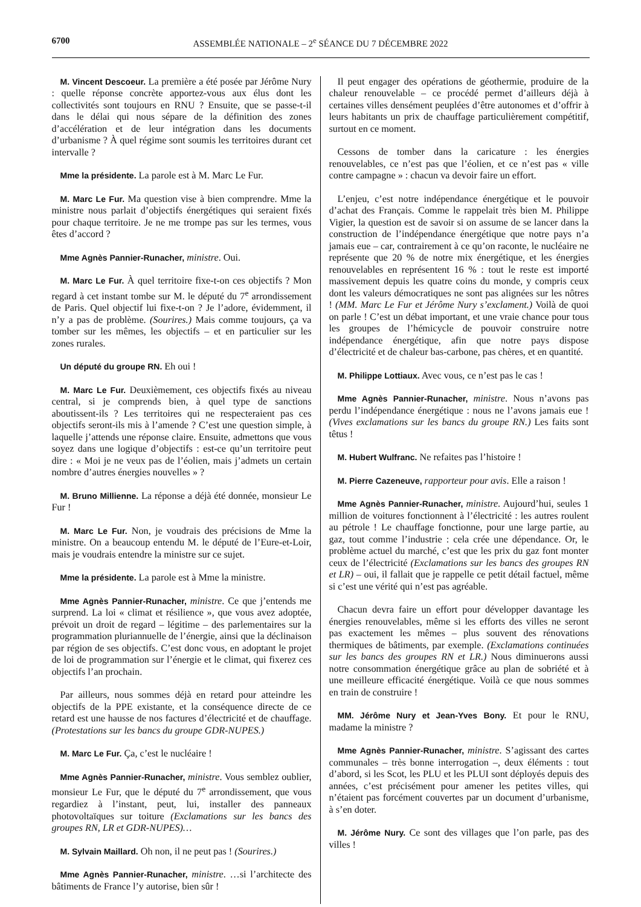6700 ASSEMBLÉE NATIONALE – 2<sup>e</sup> SÉANCE DU 7 DÉCEMBRE 2022
M. Vincent Descoeur. La première a été posée par Jérôme Nury : quelle réponse concrète apportez-vous aux élus dont les collectivités sont toujours en RNU ? Ensuite, que se passe-t-il dans le délai qui nous sépare de la définition des zones d’accélération et de leur intégration dans les documents d’urbanisme ? À quel régime sont soumis les territoires durant cet intervalle ?
Mme la présidente. La parole est à M. Marc Le Fur.
M. Marc Le Fur. Ma question vise à bien comprendre. Mme la ministre nous parlait d’objectifs énergétiques qui seraient fixés pour chaque territoire. Je ne me trompe pas sur les termes, vous êtes d’accord ?
Mme Agnès Pannier-Runacher, ministre. Oui.
M. Marc Le Fur. À quel territoire fixe-t-on ces objectifs ? Mon regard à cet instant tombe sur M. le député du 7<sup>e</sup> arrondissement de Paris. Quel objectif lui fixe-t-on ? Je l’adore, évidemment, il n’y a pas de problème. (Sourires.) Mais comme toujours, ça va tomber sur les mêmes, les objectifs – et en particulier sur les zones rurales.
Un député du groupe RN. Eh oui !
M. Marc Le Fur. Deuxièmement, ces objectifs fixés au niveau central, si je comprends bien, à quel type de sanctions aboutissent-ils ? Les territoires qui ne respecteraient pas ces objectifs seront-ils mis à l’amende ? C’est une question simple, à laquelle j’attends une réponse claire. Ensuite, admettons que vous soyez dans une logique d’objectifs : est-ce qu’un territoire peut dire : « Moi je ne veux pas de l’éolien, mais j’admets un certain nombre d’autres énergies nouvelles » ?
M. Bruno Millienne. La réponse a déjà été donnée, monsieur Le Fur !
M. Marc Le Fur. Non, je voudrais des précisions de Mme la ministre. On a beaucoup entendu M. le député de l’Eure-et-Loir, mais je voudrais entendre la ministre sur ce sujet.
Mme la présidente. La parole est à Mme la ministre.
Mme Agnès Pannier-Runacher, ministre. Ce que j’entends me surprend. La loi « climat et résilience », que vous avez adoptée, prévoit un droit de regard – légitime – des parlementaires sur la programmation pluriannuelle de l’énergie, ainsi que la déclinaison par région de ses objectifs. C’est donc vous, en adoptant le projet de loi de programmation sur l’énergie et le climat, qui fixerez ces objectifs l’an prochain.
Par ailleurs, nous sommes déjà en retard pour atteindre les objectifs de la PPE existante, et la conséquence directe de ce retard est une hausse de nos factures d’électricité et de chauffage. (Protestations sur les bancs du groupe GDR-NUPES.)
M. Marc Le Fur. Ça, c’est le nucléaire !
Mme Agnès Pannier-Runacher, ministre. Vous semblez oublier, monsieur Le Fur, que le député du 7<sup>e</sup> arrondissement, que vous regardiez à l’instant, peut, lui, installer des panneaux photovoltaïques sur toiture (Exclamations sur les bancs des groupes RN, LR et GDR-NUPES)…
M. Sylvain Maillard. Oh non, il ne peut pas ! (Sourires.)
Mme Agnès Pannier-Runacher, ministre. …si l’architecte des bâtiments de France l’y autorise, bien sûr !
Il peut engager des opérations de géothermie, produire de la chaleur renouvelable – ce procédé permet d’ailleurs déjà à certaines villes densément peuplées d’être autonomes et d’offrir à leurs habitants un prix de chauffage particulièrement compétitif, surtout en ce moment.
Cessons de tomber dans la caricature : les énergies renouvelables, ce n’est pas que l’éolien, et ce n’est pas « ville contre campagne » : chacun va devoir faire un effort.
L’enjeu, c’est notre indépendance énergétique et le pouvoir d’achat des Français. Comme le rappelait très bien M. Philippe Vigier, la question est de savoir si on assume de se lancer dans la construction de l’indépendance énergétique que notre pays n’a jamais eue – car, contrairement à ce qu’on raconte, le nucléaire ne représente que 20 % de notre mix énergétique, et les énergies renouvelables en représentent 16 % : tout le reste est importé massivement depuis les quatre coins du monde, y compris ceux dont les valeurs démocratiques ne sont pas alignées sur les nôtres ! (MM. Marc Le Fur et Jérôme Nury s’exclament.) Voilà de quoi on parle ! C’est un débat important, et une vraie chance pour tous les groupes de l’hémicycle de pouvoir construire notre indépendance énergétique, afin que notre pays dispose d’électricité et de chaleur bas-carbone, pas chères, et en quantité.
M. Philippe Lottiaux. Avec vous, ce n’est pas le cas !
Mme Agnès Pannier-Runacher, ministre. Nous n’avons pas perdu l’indépendance énergétique : nous ne l’avons jamais eue ! (Vives exclamations sur les bancs du groupe RN.) Les faits sont têtus !
M. Hubert Wulfranc. Ne refaites pas l’histoire !
M. Pierre Cazeneuve, rapporteur pour avis. Elle a raison !
Mme Agnès Pannier-Runacher, ministre. Aujourd’hui, seules 1 million de voitures fonctionnent à l’électricité : les autres roulent au pétrole ! Le chauffage fonctionne, pour une large partie, au gaz, tout comme l’industrie : cela crée une dépendance. Or, le problème actuel du marché, c’est que les prix du gaz font monter ceux de l’électricité (Exclamations sur les bancs des groupes RN et LR) – oui, il fallait que je rappelle ce petit détail factuel, même si c’est une vérité qui n’est pas agréable.
Chacun devra faire un effort pour développer davantage les énergies renouvelables, même si les efforts des villes ne seront pas exactement les mêmes – plus souvent des rénovations thermiques de bâtiments, par exemple. (Exclamations continuées sur les bancs des groupes RN et LR.) Nous diminuerons aussi notre consommation énergétique grâce au plan de sobriété et à une meilleure efficacité énergétique. Voilà ce que nous sommes en train de construire !
MM. Jérôme Nury et Jean-Yves Bony. Et pour le RNU, madame la ministre ?
Mme Agnès Pannier-Runacher, ministre. S’agissant des cartes communales – très bonne interrogation –, deux éléments : tout d’abord, si les Scot, les PLU et les PLUI sont déployés depuis des années, c’est précisément pour amener les petites villes, qui n’étaient pas forcément couvertes par un document d’urbanisme, à s’en doter.
M. Jérôme Nury. Ce sont des villages que l’on parle, pas des villes !